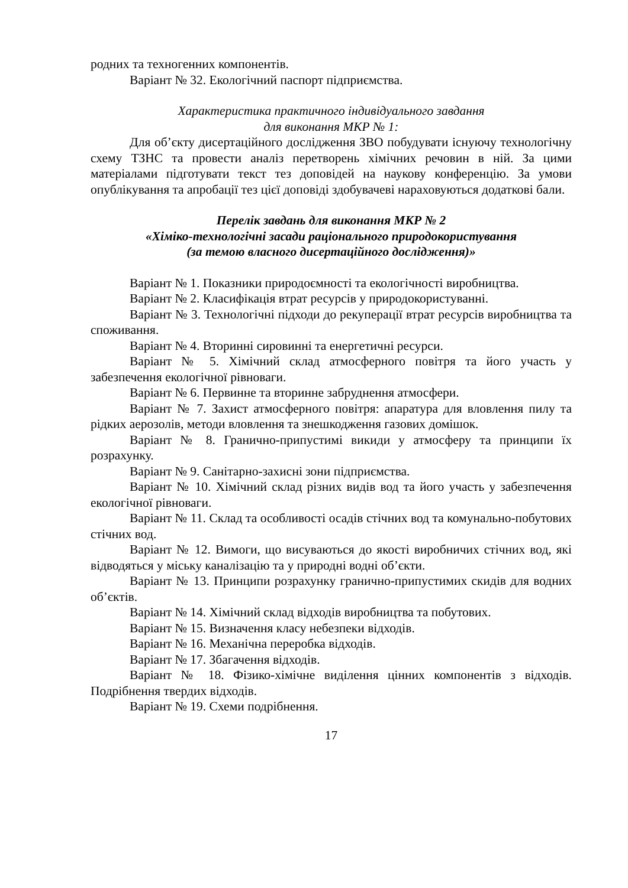родних та техногенних компонентів.
Варіант № 32. Екологічний паспорт підприємства.
Характеристика практичного індивідуального завдання
для виконання МКР № 1:
Для об’єкту дисертаційного дослідження ЗВО побудувати існуючу технологічну схему ТЗНС та провести аналіз перетворень хімічних речовин в ній. За цими матеріалами підготувати текст тез доповідей на наукову конференцію. За умови опублікування та апробації тез цієї доповіді здобувачеві нараховуються додаткові бали.
Перелік завдань для виконання МКР № 2
«Хіміко-технологічні засади раціонального природокористування
(за темою власного дисертаційного дослідження)»
Варіант № 1. Показники природоємності та екологічності виробництва.
Варіант № 2. Класифікація втрат ресурсів у природокористуванні.
Варіант № 3. Технологічні підходи до рекуперації втрат ресурсів виробництва та споживання.
Варіант № 4. Вторинні сировинні та енергетичні ресурси.
Варіант № 5. Хімічний склад атмосферного повітря та його участь у забезпечення екологічної рівноваги.
Варіант № 6. Первинне та вторинне забруднення атмосфери.
Варіант № 7. Захист атмосферного повітря: апаратура для вловлення пилу та рідких аерозолів, методи вловлення та знешкодження газових домішок.
Варіант № 8. Гранично-припустимі викиди у атмосферу та принципи їх розрахунку.
Варіант № 9. Санітарно-захисні зони підприємства.
Варіант № 10. Хімічний склад різних видів вод та його участь у забезпечення екологічної рівноваги.
Варіант № 11. Склад та особливості осадів стічних вод та комунально-побутових стічних вод.
Варіант № 12. Вимоги, що висуваються до якості виробничих стічних вод, які відводяться у міську каналізацію та у природні водні об’єкти.
Варіант № 13. Принципи розрахунку гранично-припустимих скидів для водних об’єктів.
Варіант № 14. Хімічний склад відходів виробництва та побутових.
Варіант № 15. Визначення класу небезпеки відходів.
Варіант № 16. Механічна переробка відходів.
Варіант № 17. Збагачення відходів.
Варіант № 18. Фізико-хімічне виділення цінних компонентів з відходів. Подрібнення твердих відходів.
Варіант № 19. Схеми подрібнення.
17